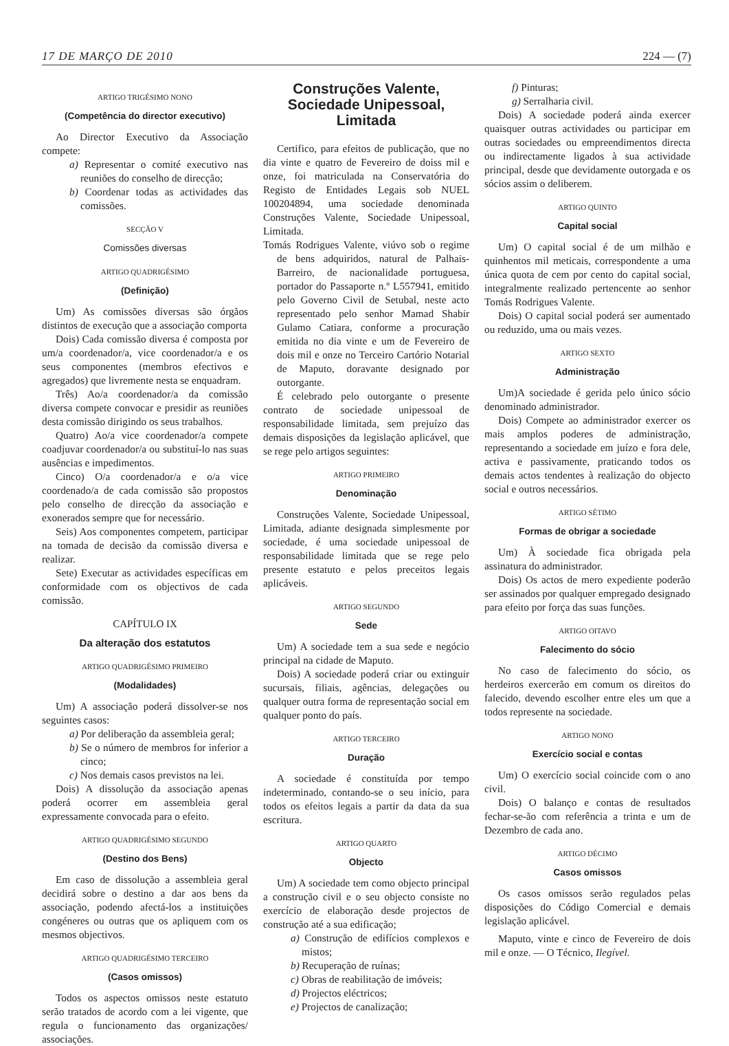17 DE MARÇO DE 2010 224 — (7)
ARTIGO TRIGÉSIMO NONO
(Competência do director executivo)
Ao Director Executivo da Associação compete:
a) Representar o comité executivo nas reuniões do conselho de direcção;
b) Coordenar todas as actividades das comissões.
SECÇÃO V
Comissões diversas
ARTIGO QUADRIGÉSIMO
(Definição)
Um) As comissões diversas são órgãos distintos de execução que a associação comporta
Dois) Cada comissão diversa é composta por um/a coordenador/a, vice coordenador/a e os seus componentes (membros efectivos e agregados) que livremente nesta se enquadram.
Três) Ao/a coordenador/a da comissão diversa compete convocar e presidir as reuniões desta comissão dirigindo os seus trabalhos.
Quatro) Ao/a vice coordenador/a compete coadjuvar coordenador/a ou substituí-lo nas suas ausências e impedimentos.
Cinco) O/a coordenador/a e o/a vice coordenado/a de cada comissão são propostos pelo conselho de direcção da associação e exonerados sempre que for necessário.
Seis) Aos componentes competem, participar na tomada de decisão da comissão diversa e realizar.
Sete) Executar as actividades específicas em conformidade com os objectivos de cada comissão.
CAPÍTULO IX
Da alteração dos estatutos
ARTIGO QUADRIGÉSIMO PRIMEIRO
(Modalidades)
Um) A associação poderá dissolver-se nos seguintes casos:
a) Por deliberação da assembleia geral;
b) Se o número de membros for inferior a cinco;
c) Nos demais casos previstos na lei.
Dois) A dissolução da associação apenas poderá ocorrer em assembleia geral expressamente convocada para o efeito.
ARTIGO QUADRIGÉSIMO SEGUNDO
(Destino dos Bens)
Em caso de dissolução a assembleia geral decidirá sobre o destino a dar aos bens da associação, podendo afectá-los a instituições congéneres ou outras que os apliquem com os mesmos objectivos.
ARTIGO QUADRIGÉSIMO TERCEIRO
(Casos omissos)
Todos os aspectos omissos neste estatuto serão tratados de acordo com a lei vigente, que regula o funcionamento das organizações/ associações.
Construções Valente, Sociedade Unipessoal, Limitada
Certifico, para efeitos de publicação, que no dia vinte e quatro de Fevereiro de doiss mil e onze, foi matriculada na Conservatória do Registo de Entidades Legais sob NUEL 100204894, uma sociedade denominada Construções Valente, Sociedade Unipessoal, Limitada.
Tomás Rodrigues Valente, viúvo sob o regime de bens adquiridos, natural de Palhais-Barreiro, de nacionalidade portuguesa, portador do Passaporte n.º L557941, emitido pelo Governo Civil de Setubal, neste acto representado pelo senhor Mamad Shabir Gulamo Catiara, conforme a procuração emitida no dia vinte e um de Fevereiro de dois mil e onze no Terceiro Cartório Notarial de Maputo, doravante designado por outorgante.
É celebrado pelo outorgante o presente contrato de sociedade unipessoal de responsabilidade limitada, sem prejuízo das demais disposições da legislação aplicável, que se rege pelo artigos seguintes:
ARTIGO PRIMEIRO
Denominação
Construções Valente, Sociedade Unipessoal, Limitada, adiante designada simplesmente por sociedade, é uma sociedade unipessoal de responsabilidade limitada que se rege pelo presente estatuto e pelos preceitos legais aplicáveis.
ARTIGO SEGUNDO
Sede
Um) A sociedade tem a sua sede e negócio principal na cidade de Maputo.
Dois) A sociedade poderá criar ou extinguir sucursais, filiais, agências, delegações ou qualquer outra forma de representação social em qualquer ponto do país.
ARTIGO TERCEIRO
Duração
A sociedade é constituída por tempo indeterminado, contando-se o seu início, para todos os efeitos legais a partir da data da sua escritura.
ARTIGO QUARTO
Objecto
Um) A sociedade tem como objecto principal a construção civil e o seu objecto consiste no exercício de elaboração desde projectos de construção até a sua edificação;
a) Construção de edifícios complexos e mistos;
b) Recuperação de ruínas;
c) Obras de reabilitação de imóveis;
d) Projectos eléctricos;
e) Projectos de canalização;
f) Pinturas;
g) Serralharia civil.
Dois) A sociedade poderá ainda exercer quaisquer outras actividades ou participar em outras sociedades ou empreendimentos directa ou indirectamente ligados à sua actividade principal, desde que devidamente outorgada e os sócios assim o deliberem.
ARTIGO QUINTO
Capital social
Um) O capital social é de um milhão e quinhentos mil meticais, correspondente a uma única quota de cem por cento do capital social, integralmente realizado pertencente ao senhor Tomás Rodrigues Valente.
Dois) O capital social poderá ser aumentado ou reduzido, uma ou mais vezes.
ARTIGO SEXTO
Administração
Um)A sociedade é gerida pelo único sócio denominado administrador.
Dois) Compete ao administrador exercer os mais amplos poderes de administração, representando a sociedade em juízo e fora dele, activa e passivamente, praticando todos os demais actos tendentes à realização do objecto social e outros necessários.
ARTIGO SÉTIMO
Formas de obrigar a sociedade
Um) À sociedade fica obrigada pela assinatura do administrador.
Dois) Os actos de mero expediente poderão ser assinados por qualquer empregado designado para efeito por força das suas funções.
ARTIGO OITAVO
Falecimento do sócio
No caso de falecimento do sócio, os herdeiros exercerão em comum os direitos do falecido, devendo escolher entre eles um que a todos represente na sociedade.
ARTIGO NONO
Exercício social e contas
Um) O exercício social coincide com o ano civil.
Dois) O balanço e contas de resultados fechar-se-ão com referência a trinta e um de Dezembro de cada ano.
ARTIGO DÉCIMO
Casos omissos
Os casos omissos serão regulados pelas disposições do Código Comercial e demais legislação aplicável.
Maputo, vinte e cinco de Fevereiro de dois mil e onze. — O Técnico, Ilegível.